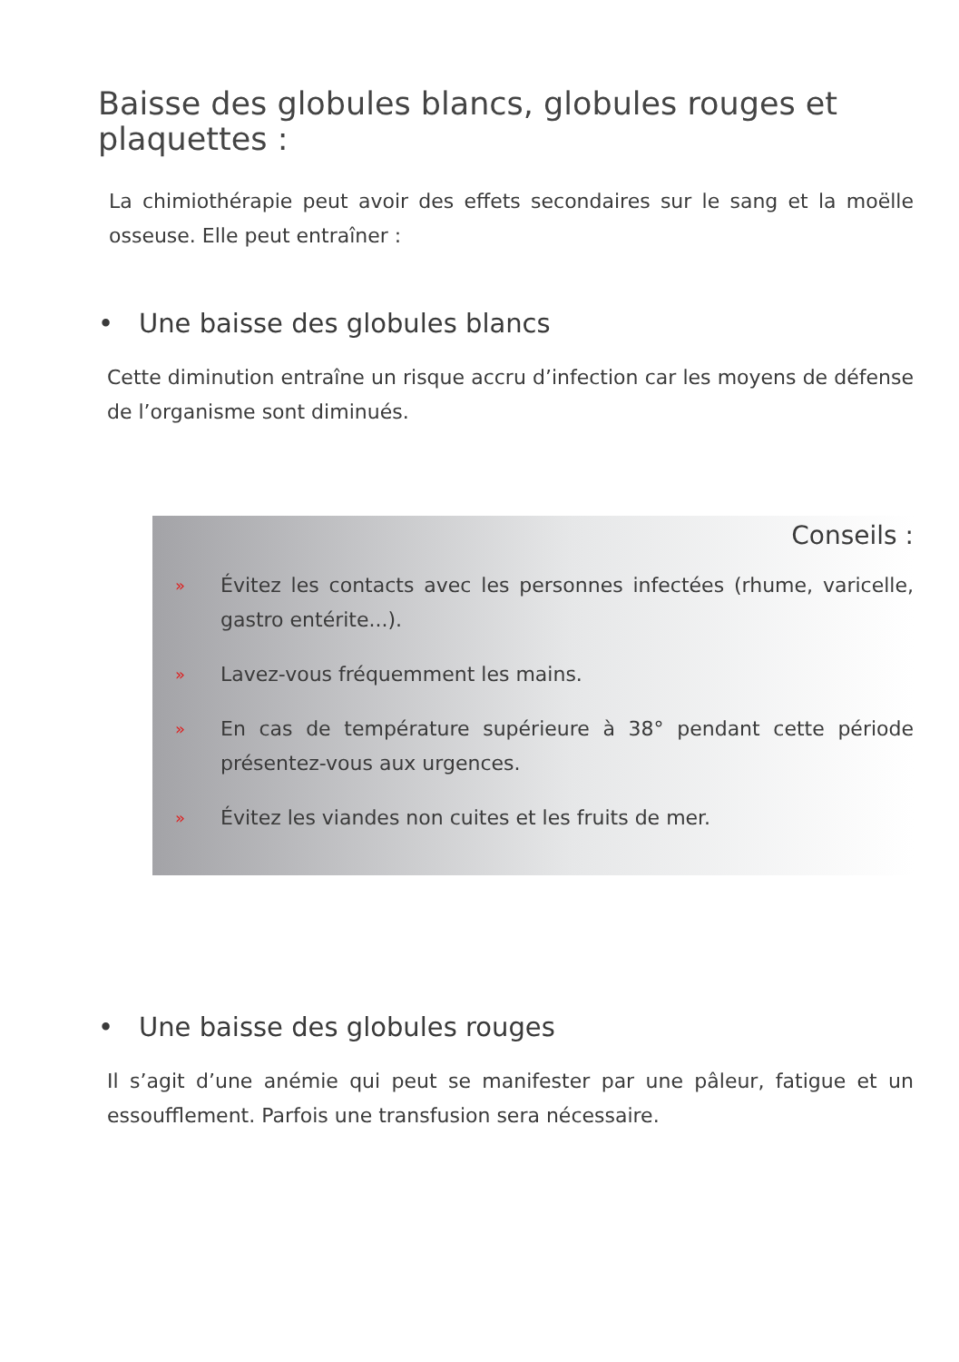Baisse des globules blancs, globules rouges et plaquettes :
La chimiothérapie peut avoir des effets secondaires sur le sang et la moëlle osseuse. Elle peut entraîner :
• Une baisse des globules blancs
Cette diminution entraîne un risque accru d’infection car les moyens de défense de l’organisme sont diminués.
Conseils :
»
Évitez les contacts avec les personnes infectées (rhume, varicelle, gastro entérite...).
»
Lavez-vous fréquemment les mains.
»
En cas de température supérieure à 38° pendant cette période présentez-vous aux urgences.
»
Évitez les viandes non cuites et les fruits de mer.
• Une baisse des globules rouges
Il s’agit d’une anémie qui peut se manifester par une pâleur, fatigue et un essoufflement. Parfois une transfusion sera nécessaire.